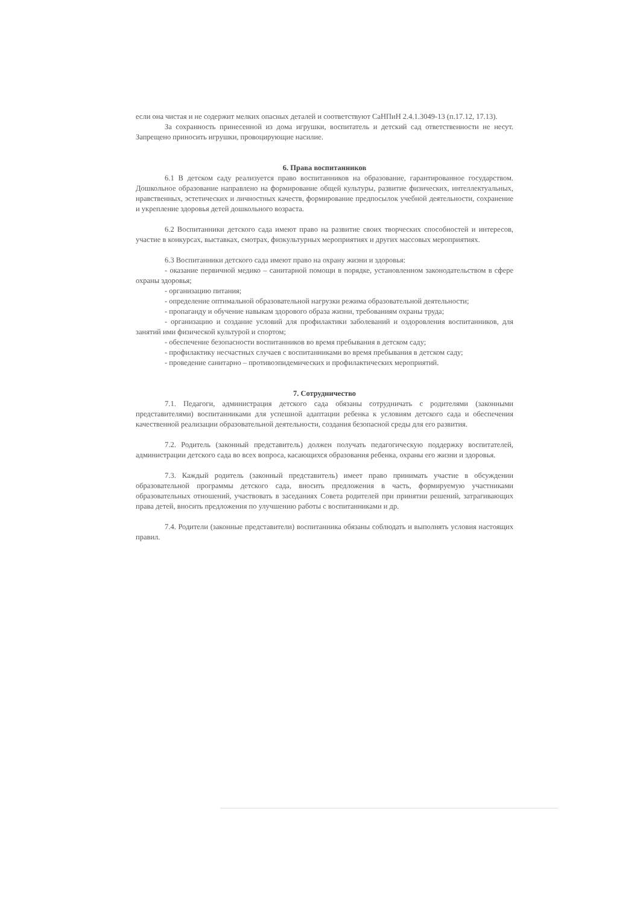если она чистая и не содержит мелких опасных деталей и соответствуют СаНПиН 2.4.1.3049-13 (п.17.12, 17.13).
За сохранность принесенной из дома игрушки, воспитатель и детский сад ответственности не несут. Запрещено приносить игрушки, провоцирующие насилие.
6. Права воспитанников
6.1 В детском саду реализуется право воспитанников на образование, гарантированное государством. Дошкольное образование направлено на формирование общей культуры, развитие физических, интеллектуальных, нравственных, эстетических и личностных качеств, формирование предпосылок учебной деятельности, сохранение и укрепление здоровья детей дошкольного возраста.
6.2 Воспитанники детского сада имеют право на развитие своих творческих способностей и интересов, участие в конкурсах, выставках, смотрах, физкультурных мероприятиях и других массовых мероприятиях.
6.3 Воспитанники детского сада имеют право на охрану жизни и здоровья:
- оказание первичной медико – санитарной помощи в порядке, установленном законодательством в сфере охраны здоровья;
- организацию питания;
- определение оптимальной образовательной нагрузки режима образовательной деятельности;
- пропаганду и обучение навыкам здорового образа жизни, требованиям охраны труда;
- организацию и создание условий для профилактики заболеваний и оздоровления воспитанников, для занятий ими физической культурой и спортом;
- обеспечение безопасности воспитанников во время пребывания в детском саду;
- профилактику несчастных случаев с воспитанниками во время пребывания в детском саду;
- проведение санитарно – противоэпидемических и профилактических мероприятий.
7. Сотрудничество
7.1. Педагоги, администрация детского сада обязаны сотрудничать с родителями (законными представителями) воспитанниками для успешной адаптации ребенка к условиям детского сада и обеспечения качественной реализации образовательной деятельности, создания безопасной среды для его развития.
7.2. Родитель (законный представитель) должен получать педагогическую поддержку воспитателей, администрации детского сада во всех вопроса, касающихся образования ребенка, охраны его жизни и здоровья.
7.3. Каждый родитель (законный представитель) имеет право принимать участие в обсуждении образовательной программы детского сада, вносить предложения в часть, формируемую участниками образовательных отношений, участвовать в заседаниях Совета родителей при принятии решений, затрагивающих права детей, вносить предложения по улучшению работы с воспитанниками и др.
7.4. Родители (законные представители) воспитанника обязаны соблюдать и выполнять условия настоящих правил.